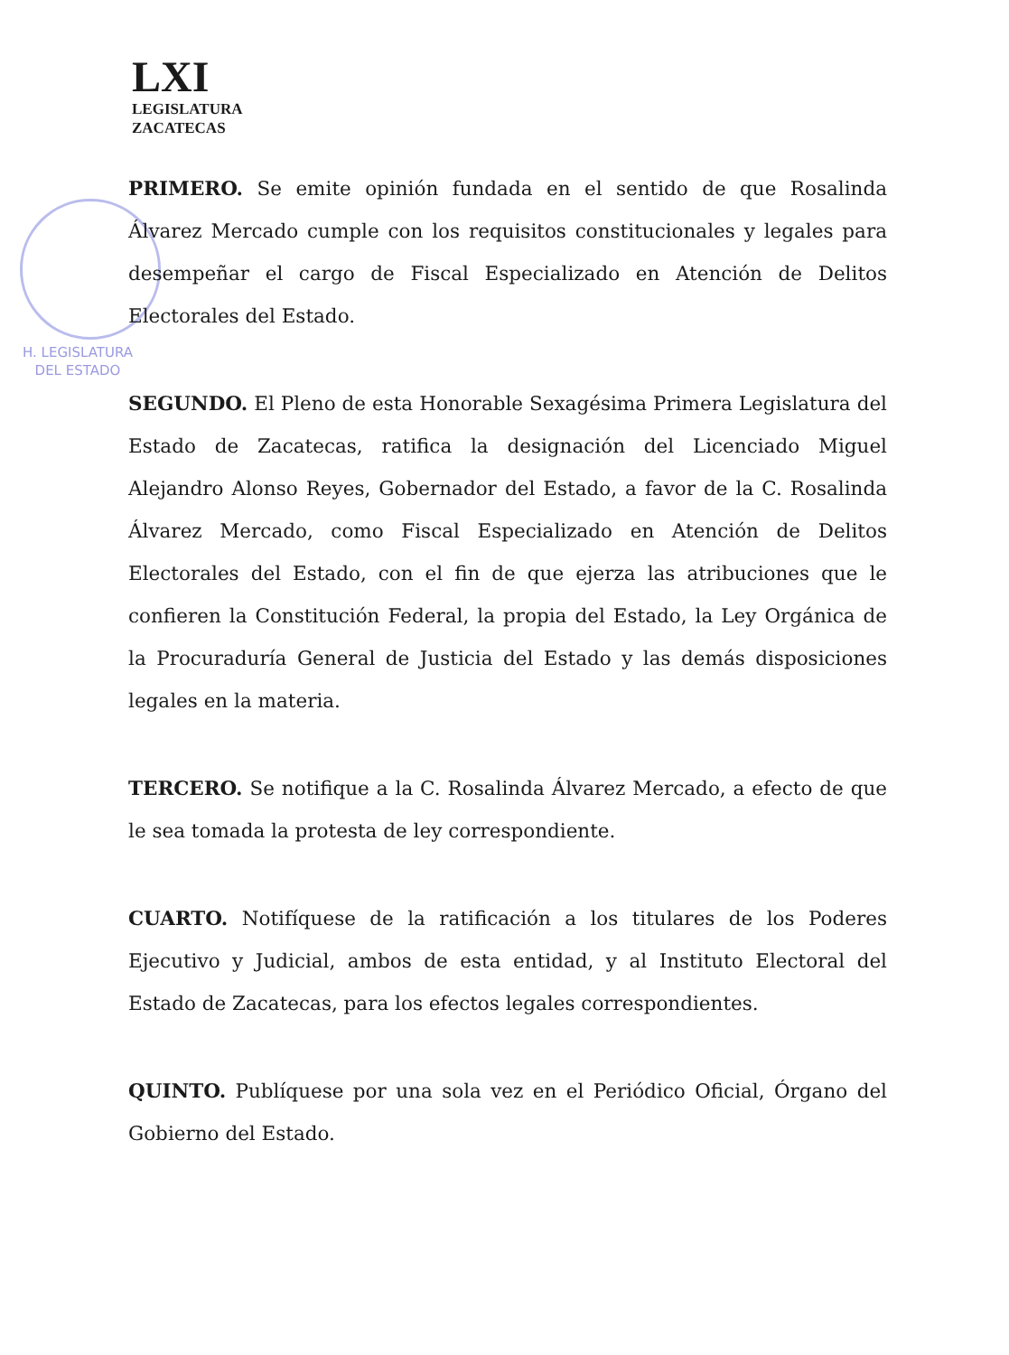H. LEGISLATURA
DEL ESTADO
LXI
LEGISLATURA
ZACATECAS
PRIMERO. Se emite opinión fundada en el sentido de que Rosalinda Álvarez Mercado cumple con los requisitos constitucionales y legales para desempeñar el cargo de Fiscal Especializado en Atención de Delitos Electorales del Estado.
SEGUNDO. El Pleno de esta Honorable Sexagésima Primera Legislatura del Estado de Zacatecas, ratifica la designación del Licenciado Miguel Alejandro Alonso Reyes, Gobernador del Estado, a favor de la C. Rosalinda Álvarez Mercado, como Fiscal Especializado en Atención de Delitos Electorales del Estado, con el fin de que ejerza las atribuciones que le confieren la Constitución Federal, la propia del Estado, la Ley Orgánica de la Procuraduría General de Justicia del Estado y las demás disposiciones legales en la materia.
TERCERO. Se notifique a la C. Rosalinda Álvarez Mercado, a efecto de que le sea tomada la protesta de ley correspondiente.
CUARTO. Notifíquese de la ratificación a los titulares de los Poderes Ejecutivo y Judicial, ambos de esta entidad, y al Instituto Electoral del Estado de Zacatecas, para los efectos legales correspondientes.
QUINTO. Publíquese por una sola vez en el Periódico Oficial, Órgano del Gobierno del Estado.